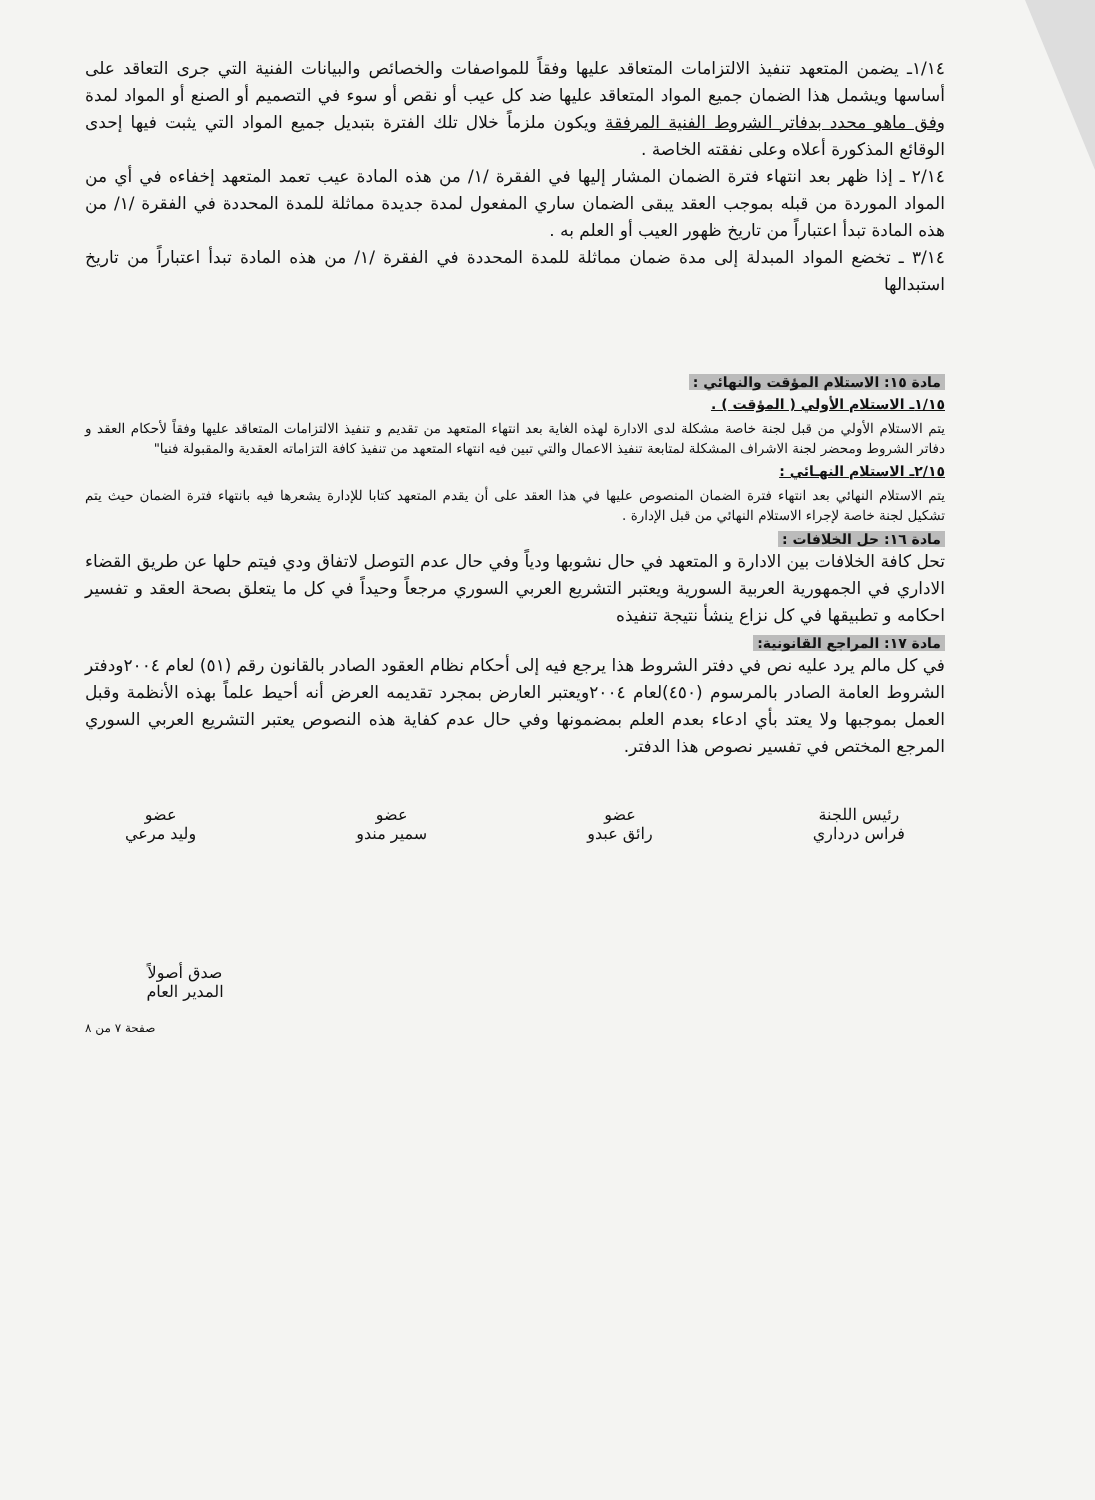١/١٤ـ يضمن المتعهد تنفيذ الالتزامات المتعاقد عليها وفقاً للمواصفات والخصائص والبيانات الفنية التي جرى التعاقد على أساسها ويشمل هذا الضمان جميع المواد المتعاقد عليها ضد كل عيب أو نقص أو سوء في التصميم أو الصنع أو المواد لمدة وفق ماهو محدد بدفاتر الشروط الفنية المرفقة ويكون ملزماً خلال تلك الفترة بتبديل جميع المواد التي يثبت فيها إحدى الوقائع المذكورة أعلاه وعلى نفقته الخاصة .
٢/١٤ ـ إذا ظهر بعد انتهاء فترة الضمان المشار إليها في الفقرة /١/ من هذه المادة عيب تعمد المتعهد إخفاءه في أي من المواد الموردة من قبله بموجب العقد يبقى الضمان ساري المفعول لمدة جديدة مماثلة للمدة المحددة في الفقرة /١/ من هذه المادة تبدأ اعتباراً من تاريخ ظهور العيب أو العلم به .
٣/١٤ ـ تخضع المواد المبدلة إلى مدة ضمان مماثلة للمدة المحددة في الفقرة /١/ من هذه المادة تبدأ اعتباراً من تاريخ استبدالها
مادة ١٥: الاستلام المؤقت والنهائي :
١/١٥ـ الاستلام الأولي ( المؤقت ) .
يتم الاستلام الأولي من قبل لجنة خاصة مشكلة لدى الادارة لهذه الغاية بعد انتهاء المتعهد من تقديم و تنفيذ الالتزامات المتعاقد عليها وفقاً لأحكام العقد و دفاتر الشروط ومحضر لجنة الاشراف المشكلة لمتابعة تنفيذ الاعمال والتي تبين فيه انتهاء المتعهد من تنفيذ كافة التزاماته العقدية والمقبولة فنيا"
٢/١٥ـ الاستلام النهـائي :
يتم الاستلام النهائي بعد انتهاء فترة الضمان المنصوص عليها في هذا العقد على أن يقدم المتعهد كتابا للإدارة يشعرها فيه بانتهاء فترة الضمان حيث يتم تشكيل لجنة خاصة لإجراء الاستلام النهائي من قبل الإدارة .
مادة ١٦: حل الخلافات :
تحل كافة الخلافات بين الادارة و المتعهد في حال نشوبها ودياً وفي حال عدم التوصل لاتفاق ودي فيتم حلها عن طريق القضاء الاداري في الجمهورية العربية السورية ويعتبر التشريع العربي السوري مرجعاً وحيداً في كل ما يتعلق بصحة العقد و تفسير احكامه و تطبيقها في كل نزاع ينشأ نتيجة تنفيذه
مادة ١٧: المراجع القانونية:
في كل مالم يرد عليه نص في دفتر الشروط هذا يرجع فيه إلى أحكام نظام العقود الصادر بالقانون رقم (٥١) لعام ٢٠٠٤ودفتر الشروط العامة الصادر بالمرسوم (٤٥٠)لعام ٢٠٠٤ويعتبر العارض بمجرد تقديمه العرض أنه أحيط علماً بهذه الأنظمة وقبل العمل بموجبها ولا يعتد بأي ادعاء بعدم العلم بمضمونها وفي حال عدم كفاية هذه النصوص يعتبر التشريع العربي السوري المرجع المختص في تفسير نصوص هذا الدفتر.
رئيس اللجنة
فراس درداري
عضو
رائق عبدو
عضو
سمير مندو
عضو
وليد مرعي
صدق أصولاً
المدير العام
صفحة ٧ من ٨